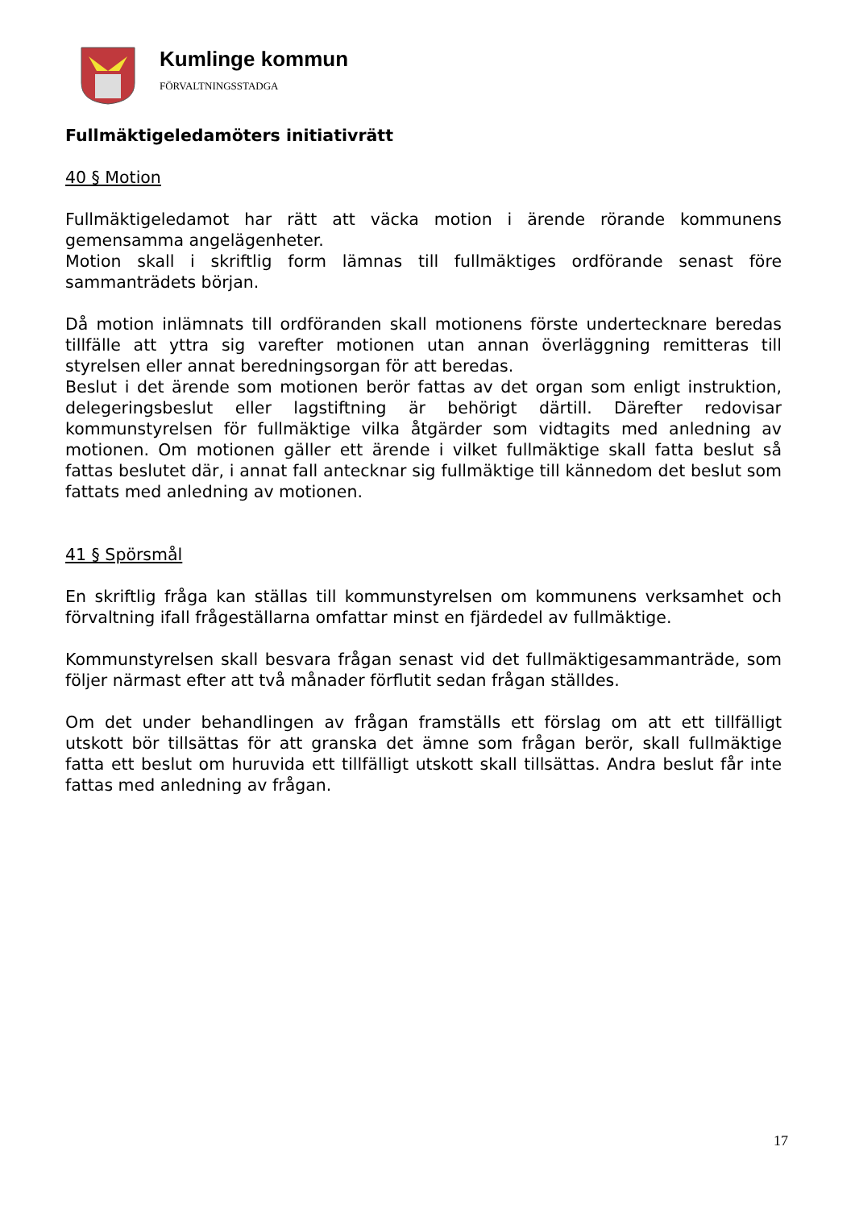Kumlinge kommun
FÖRVALTNINGSSTADGA
Fullmäktigeledamöters initiativrätt
40 § Motion
Fullmäktigeledamot har rätt att väcka motion i ärende rörande kommunens gemensamma angelägenheter.
Motion skall i skriftlig form lämnas till fullmäktiges ordförande senast före sammanträdets början.
Då motion inlämnats till ordföranden skall motionens förste undertecknare beredas tillfälle att yttra sig varefter motionen utan annan överläggning remitteras till styrelsen eller annat beredningsorgan för att beredas.
Beslut i det ärende som motionen berör fattas av det organ som enligt instruktion, delegeringsbeslut eller lagstiftning är behörigt därtill. Därefter redovisar kommunstyrelsen för fullmäktige vilka åtgärder som vidtagits med anledning av motionen. Om motionen gäller ett ärende i vilket fullmäktige skall fatta beslut så fattas beslutet där, i annat fall antecknar sig fullmäktige till kännedom det beslut som fattats med anledning av motionen.
41 § Spörsmål
En skriftlig fråga kan ställas till kommunstyrelsen om kommunens verksamhet och förvaltning ifall frågeställarna omfattar minst en fjärdedel av fullmäktige.
Kommunstyrelsen skall besvara frågan senast vid det fullmäktigesammanträde, som följer närmast efter att två månader förflutit sedan frågan ställdes.
Om det under behandlingen av frågan framställs ett förslag om att ett tillfälligt utskott bör tillsättas för att granska det ämne som frågan berör, skall fullmäktige fatta ett beslut om huruvida ett tillfälligt utskott skall tillsättas. Andra beslut får inte fattas med anledning av frågan.
17